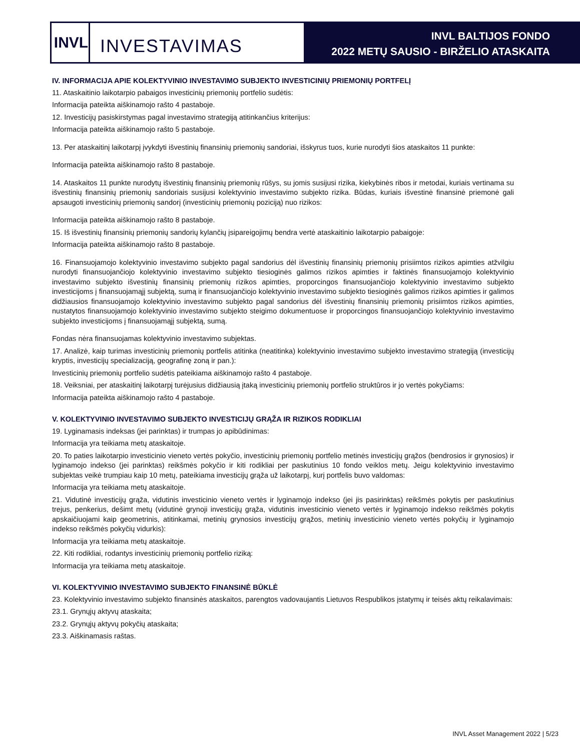INVL
INVESTAVIMAS
INVL BALTIJOS FONDO
2022 METŲ SAUSIO - BIRŽELIO ATASKAITA
IV. INFORMACIJA APIE KOLEKTYVINIO INVESTAVIMO SUBJEKTO INVESTICINIŲ PRIEMONIŲ PORTFELĮ
11. Ataskaitinio laikotarpio pabaigos investicinių priemonių portfelio sudėtis:
Informacija pateikta aiškinamojo rašto 4 pastaboje.
12. Investicijų pasiskirstymas pagal investavimo strategiją atitinkančius kriterijus:
Informacija pateikta aiškinamojo rašto 5 pastaboje.
13. Per ataskaitinį laikotarpį įvykdyti išvestinių finansinių priemonių sandoriai, išskyrus tuos, kurie nurodyti šios ataskaitos 11 punkte:
Informacija pateikta aiškinamojo rašto 8 pastaboje.
14. Ataskaitos 11 punkte nurodytų išvestinių finansinių priemonių rūšys, su jomis susijusi rizika, kiekybinės ribos ir metodai, kuriais vertinama su išvestinių finansinių priemonių sandoriais susijusi kolektyvinio investavimo subjekto rizika. Būdas, kuriais išvestinė finansinė priemonė gali apsaugoti investicinių priemonių sandorį (investicinių priemonių poziciją) nuo rizikos:
Informacija pateikta aiškinamojo rašto 8 pastaboje.
15. Iš išvestinių finansinių priemonių sandorių kylančių įsipareigojimų bendra vertė ataskaitinio laikotarpio pabaigoje:
Informacija pateikta aiškinamojo rašto 8 pastaboje.
16. Finansuojamojo kolektyvinio investavimo subjekto pagal sandorius dėl išvestinių finansinių priemonių prisiimtos rizikos apimties atžvilgiu nurodyti finansuojančiojo kolektyvinio investavimo subjekto tiesioginės galimos rizikos apimties ir faktinės finansuojamojo kolektyvinio investavimo subjekto išvestinių finansinių priemonių rizikos apimties, proporcingos finansuojančiojo kolektyvinio investavimo subjekto investicijoms į finansuojamąjį subjektą, sumą ir finansuojančiojo kolektyvinio investavimo subjekto tiesioginės galimos rizikos apimties ir galimos didžiausios finansuojamojo kolektyvinio investavimo subjekto pagal sandorius dėl išvestinių finansinių priemonių prisiimtos rizikos apimties, nustatytos finansuojamojo kolektyvinio investavimo subjekto steigimo dokumentuose ir proporcingos finansuojančiojo kolektyvinio investavimo subjekto investicijoms į finansuojamąjį subjektą, sumą.
Fondas nėra finansuojamas kolektyvinio investavimo subjektas.
17. Analizė, kaip turimas investicinių priemonių portfelis atitinka (neatitinka) kolektyvinio investavimo subjekto investavimo strategiją (investicijų kryptis, investicijų specializaciją, geografinę zoną ir pan.):
Investicinių priemonių portfelio sudėtis pateikiama aiškinamojo rašto 4 pastaboje.
18. Veiksniai, per ataskaitinį laikotarpį turėjusius didžiausią įtaką investicinių priemonių portfelio struktūros ir jo vertės pokyčiams:
Informacija pateikta aiškinamojo rašto 4 pastaboje.
V. KOLEKTYVINIO INVESTAVIMO SUBJEKTO INVESTICIJŲ GRĄŽA IR RIZIKOS RODIKLIAI
19. Lyginamasis indeksas (jei parinktas) ir trumpas jo apibūdinimas:
Informacija yra teikiama metų ataskaitoje.
20. To paties laikotarpio investicinio vieneto vertės pokyčio, investicinių priemonių portfelio metinės investicijų grąžos (bendrosios ir grynosios) ir lyginamojo indekso (jei parinktas) reikšmės pokyčio ir kiti rodikliai per paskutinius 10 fondo veiklos metų. Jeigu kolektyvinio investavimo subjektas veikė trumpiau kaip 10 metų, pateikiama investicijų grąža už laikotarpį, kurį portfelis buvo valdomas:
Informacija yra teikiama metų ataskaitoje.
21. Vidutinė investicijų grąža, vidutinis investicinio vieneto vertės ir lyginamojo indekso (jei jis pasirinktas) reikšmės pokytis per paskutinius trejus, penkerius, dešimt metų (vidutinė grynoji investicijų grąža, vidutinis investicinio vieneto vertės ir lyginamojo indekso reikšmės pokytis apskaičiuojami kaip geometrinis, atitinkamai, metinių grynosios investicijų grąžos, metinių investicinio vieneto vertės pokyčių ir lyginamojo indekso reikšmės pokyčių vidurkis):
Informacija yra teikiama metų ataskaitoje.
22. Kiti rodikliai, rodantys investicinių priemonių portfelio riziką:
Informacija yra teikiama metų ataskaitoje.
VI. KOLEKTYVINIO INVESTAVIMO SUBJEKTO FINANSINĖ BŪKLĖ
23. Kolektyvinio investavimo subjekto finansinės ataskaitos, parengtos vadovaujantis Lietuvos Respublikos įstatymų ir teisės aktų reikalavimais:
23.1. Grynųjų aktyvų ataskaita;
23.2. Grynųjų aktyvų pokyčių ataskaita;
23.3. Aiškinamasis raštas.
INVL Asset Management 2022 | 5/23